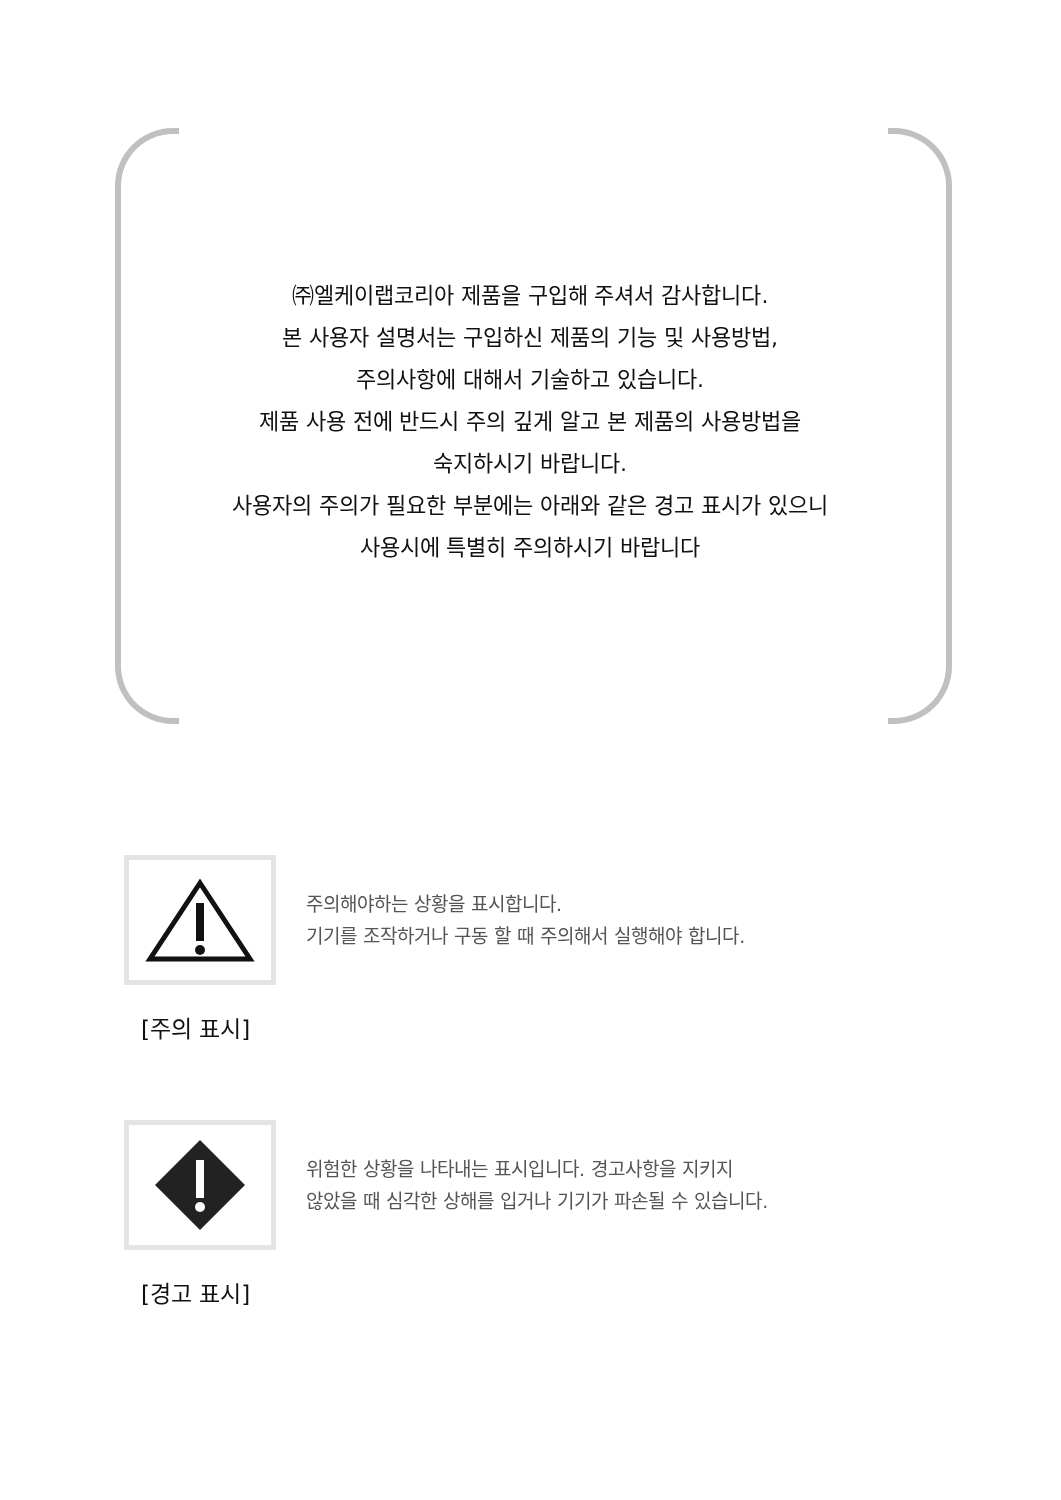㈜엘케이랩코리아 제품을 구입해 주셔서 감사합니다.
본 사용자 설명서는 구입하신 제품의 기능 및 사용방법,
주의사항에 대해서 기술하고 있습니다.
제품 사용 전에 반드시 주의 깊게 알고 본 제품의 사용방법을
숙지하시기 바랍니다.
사용자의 주의가 필요한 부분에는 아래와 같은 경고 표시가 있으니
사용시에 특별히 주의하시기 바랍니다
주의해야하는 상황을 표시합니다.
기기를 조작하거나 구동 할 때 주의해서 실행해야 합니다.
[주의 표시]
위험한 상황을 나타내는 표시입니다. 경고사항을 지키지
않았을 때 심각한 상해를 입거나 기기가 파손될 수 있습니다.
[경고 표시]